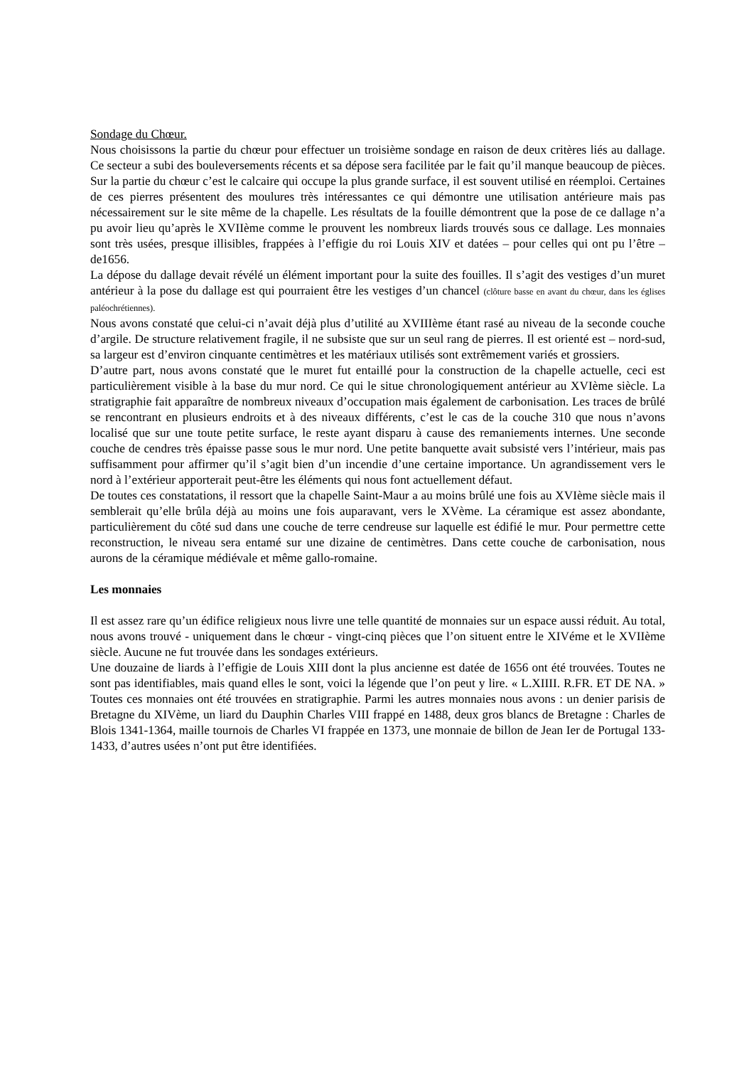Sondage du Chœur.
Nous choisissons la partie du chœur pour effectuer un troisième sondage en raison de deux critères liés au dallage. Ce secteur a subi des bouleversements récents et sa dépose sera facilitée par le fait qu’il manque beaucoup de pièces. Sur la partie du chœur c’est le calcaire qui occupe la plus grande surface, il est souvent utilisé en réemploi. Certaines de ces pierres présentent des moulures très intéressantes ce qui démontre une utilisation antérieure mais pas nécessairement sur le site même de la chapelle. Les résultats de la fouille démontrent que la pose de ce dallage n’a pu avoir lieu qu’après le XVIIème comme le prouvent les nombreux liards trouvés sous ce dallage. Les monnaies sont très usées, presque illisibles, frappées à l’effigie du roi Louis XIV et datées – pour celles qui ont pu l’être – de1656.
La dépose du dallage devait révélé un élément important pour la suite des fouilles. Il s’agit des vestiges d’un muret antérieur à la pose du dallage est qui pourraient être les vestiges d’un chancel (clôture basse en avant du chœur, dans les églises paléochrétiennes).
Nous avons constaté que celui-ci n’avait déjà plus d’utilité au XVIIIème étant rasé au niveau de la seconde couche d’argile. De structure relativement fragile, il ne subsiste que sur un seul rang de pierres. Il est orienté est – nord-sud, sa largeur est d’environ cinquante centimètres et les matériaux utilisés sont extrêmement variés et grossiers.
D’autre part, nous avons constaté que le muret fut entaillé pour la construction de la chapelle actuelle, ceci est particulièrement visible à la base du mur nord. Ce qui le situe chronologiquement antérieur au XVIème siècle. La stratigraphie fait apparaître de nombreux niveaux d’occupation mais également de carbonisation. Les traces de brûlé se rencontrant en plusieurs endroits et à des niveaux différents, c’est le cas de la couche 310 que nous n’avons localisé que sur une toute petite surface, le reste ayant disparu à cause des remaniements internes. Une seconde couche de cendres très épaisse passe sous le mur nord. Une petite banquette avait subsisté vers l’intérieur, mais pas suffisamment pour affirmer qu’il s’agit bien d’un incendie d’une certaine importance. Un agrandissement vers le nord à l’extérieur apporterait peut-être les éléments qui nous font actuellement défaut.
De toutes ces constatations, il ressort que la chapelle Saint-Maur a au moins brûlé une fois au XVIème siècle mais il semblerait qu’elle brûla déjà au moins une fois auparavant, vers le XVème. La céramique est assez abondante, particulièrement du côté sud dans une couche de terre cendreuse sur laquelle est édifié le mur. Pour permettre cette reconstruction, le niveau sera entamé sur une dizaine de centimètres. Dans cette couche de carbonisation, nous aurons de la céramique médiévale et même gallo-romaine.
Les monnaies
Il est assez rare qu’un édifice religieux nous livre une telle quantité de monnaies sur un espace aussi réduit. Au total, nous avons trouvé - uniquement dans le chœur - vingt-cinq pièces que l’on situent entre le XIVéme et le XVIIème siècle. Aucune ne fut trouvée dans les sondages extérieurs.
Une douzaine de liards à l’effigie de Louis XIII dont la plus ancienne est datée de 1656 ont été trouvées. Toutes ne sont pas identifiables, mais quand elles le sont, voici la légende que l’on peut y lire. « L.XIIII. R.FR. ET DE NA. » Toutes ces monnaies ont été trouvées en stratigraphie. Parmi les autres monnaies nous avons : un denier parisis de Bretagne du XIVème, un liard du Dauphin Charles VIII frappé en 1488, deux gros blancs de Bretagne : Charles de Blois 1341-1364, maille tournois de Charles VI frappée en 1373, une monnaie de billon de Jean Ier de Portugal 133-1433, d’autres usées n’ont put être identifiées.